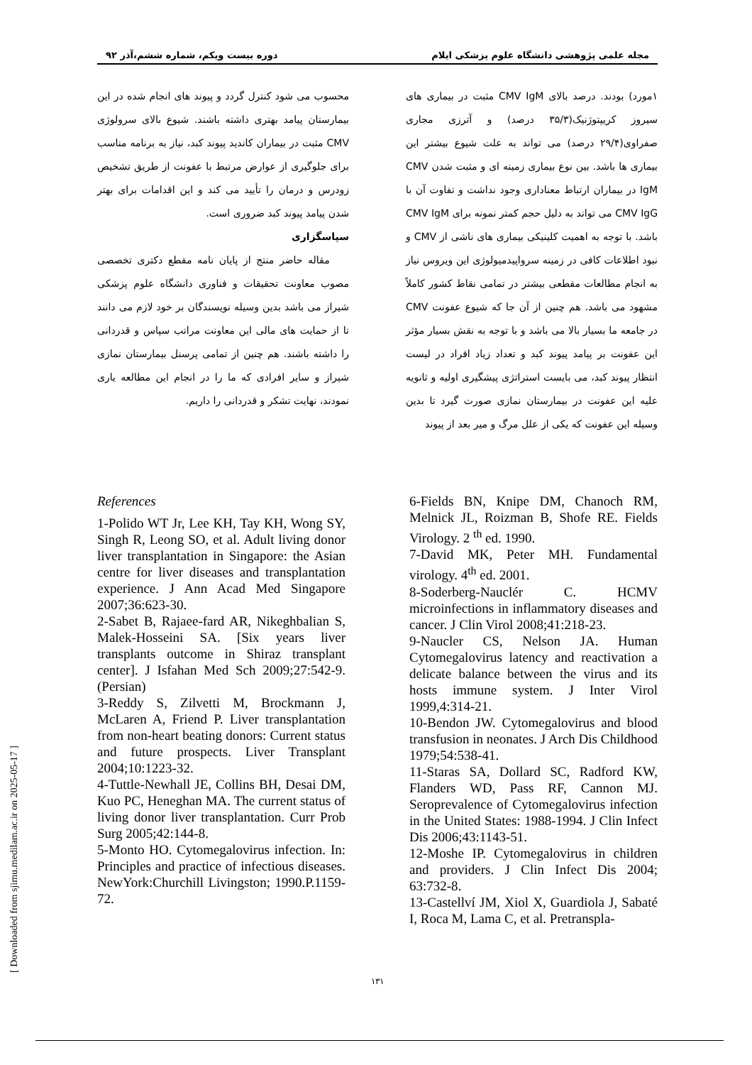[ Downloaded from sjimu.medilam.ac.ir on 2025-05-17 ]
مجله علمی پژوهشی دانشگاه علوم پزشکی ایلام دوره بیست ویکم، شماره ششم،آذر ۹۲
۱مورد) بودند. درصد بالای CMV IgM مثبت در بیماری های سیروز کریپتوژنیک(۳۵/۳ درصد) و آترزی مجاری صفراوی(۲۹/۴ درصد) می تواند به علت شیوع بیشتر این بیماری ها باشد. بین نوع بیماری زمینه ای و مثبت شدن CMV IgM در بیماران ارتباط معناداری وجود نداشت و تفاوت آن با CMV IgG می تواند به دلیل حجم کمتر نمونه برای CMV IgM باشد. با توجه به اهمیت کلینیکی بیماری های ناشی از CMV و نبود اطلاعات کافی در زمینه سرواپیدمیولوژی این ویروس نیاز به انجام مطالعات مقطعی بیشتر در تمامی نقاط کشور کاملاً مشهود می باشد. هم چنین از آن جا که شیوع عفونت CMV در جامعه ما بسیار بالا می باشد و با توجه به نقش بسیار مؤثر این عفونت بر پیامد پیوند کبد و تعداد زیاد افراد در لیست انتظار پیوند کبد، می بایست استراتژی پیشگیری اولیه و ثانویه علیه این عفونت در بیمارستان نمازی صورت گیرد تا بدین وسیله این عفونت که یکی از علل مرگ و میر بعد از پیوند
محسوب می شود کنترل گردد و پیوند های انجام شده در این بیمارستان پیامد بهتری داشته باشند. شیوع بالای سرولوژی CMV مثبت در بیماران کاندید پیوند کبد، نیاز به برنامه مناسب برای جلوگیری از عوارض مرتبط با عفونت از طریق تشخیص زودرس و درمان را تأیید می کند و این اقدامات برای بهتر شدن پیامد پیوند کبد ضروری است.
سپاسگزاری
مقاله حاضر منتج از پایان نامه مقطع دکتری تخصصی مصوب معاونت تحقیقات و فناوری دانشگاه علوم پزشکی شیراز می باشد بدین وسیله نویسندگان بر خود لازم می دانند تا از حمایت های مالی این معاونت مراتب سپاس و قدردانی را داشته باشند. هم چنین از تمامی پرسنل بیمارستان نمازی شیراز و سایر افرادی که ما را در انجام این مطالعه یاری نمودند، نهایت تشکر و قدردانی را داریم.
References
1-Polido WT Jr, Lee KH, Tay KH, Wong SY, Singh R, Leong SO, et al. Adult living donor liver transplantation in Singapore: the Asian centre for liver diseases and transplantation experience. J Ann Acad Med Singapore 2007;36:623-30.
2-Sabet B, Rajaee-fard AR, Nikeghbalian S, Malek-Hosseini SA. [Six years liver transplants outcome in Shiraz transplant center]. J Isfahan Med Sch 2009;27:542-9.(Persian)
3-Reddy S, Zilvetti M, Brockmann J, McLaren A, Friend P. Liver transplantation from non-heart beating donors: Current status and future prospects. Liver Transplant 2004;10:1223-32.
4-Tuttle-Newhall JE, Collins BH, Desai DM, Kuo PC, Heneghan MA. The current status of living donor liver transplantation. Curr Prob Surg 2005;42:144-8.
5-Monto HO. Cytomegalovirus infection. In: Principles and practice of infectious diseases. NewYork:Churchill Livingston; 1990.P.1159-72.
6-Fields BN, Knipe DM, Chanoch RM, Melnick JL, Roizman B, Shofe RE. Fields Virology. 2 <sup>th</sup> ed. 1990.
7-David MK, Peter MH. Fundamental virology. 4<sup>th</sup> ed. 2001.
8-Soderberg-Nauclér C. HCMV microinfections in inflammatory diseases and cancer. J Clin Virol 2008;41:218-23.
9-Naucler CS, Nelson JA. Human Cytomegalovirus latency and reactivation a delicate balance between the virus and its hosts immune system. J Inter Virol 1999,4:314-21.
10-Bendon JW. Cytomegalovirus and blood transfusion in neonates. J Arch Dis Childhood 1979;54:538-41.
11-Staras SA, Dollard SC, Radford KW, Flanders WD, Pass RF, Cannon MJ. Seroprevalence of Cytomegalovirus infection in the United States: 1988-1994. J Clin Infect Dis 2006;43:1143-51.
12-Moshe IP. Cytomegalovirus in children and providers. J Clin Infect Dis 2004; 63:732-8.
13-Castellví JM, Xiol X, Guardiola J, Sabaté I, Roca M, Lama C, et al. Pretranspla-
۱۳۱